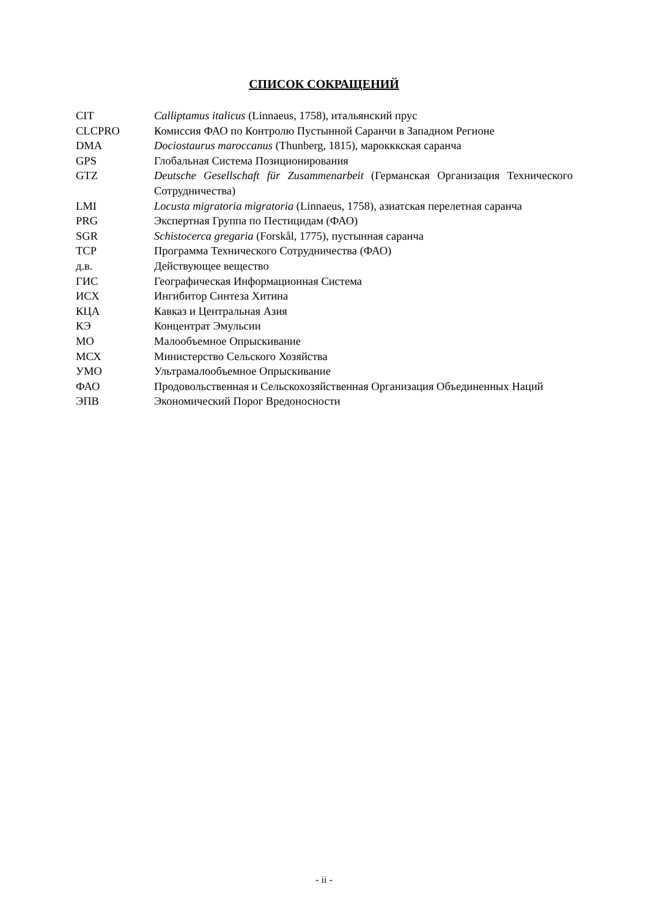СПИСОК СОКРАЩЕНИЙ
| CIT | Calliptamus italicus (Linnaeus, 1758), итальянский прус |
| CLCPRO | Комиссия ФАО по Контролю Пустынной Саранчи в Западном Регионе |
| DMA | Dociostaurus maroccanus (Thunberg, 1815), марокккская саранча |
| GPS | Глобальная Система Позиционирования |
| GTZ | Deutsche Gesellschaft für Zusammenarbeit (Германская Организация Технического Сотрудничества) |
| LMI | Locusta migratoria migratoria (Linnaeus, 1758), азиатская перелетная саранча |
| PRG | Экспертная Группа по Пестицидам (ФАО) |
| SGR | Schistocerca gregaria (Forskål, 1775), пустынная саранча |
| TCP | Программа Технического Сотрудничества (ФАО) |
| д.в. | Действующее вещество |
| ГИС | Географическая Информационная Система |
| ИСХ | Ингибитор Синтеза Хитина |
| КЦА | Кавказ и Центральная Азия |
| КЭ | Концентрат Эмульсии |
| МО | Малообъемное Опрыскивание |
| МСХ | Министерство Сельского Хозяйства |
| УМО | Ультрамалообъемное Опрыскивание |
| ФАО | Продовольственная и Сельскохозяйственная Организация Объединенных Наций |
| ЭПВ | Экономический Порог Вредоносности |
- ii -